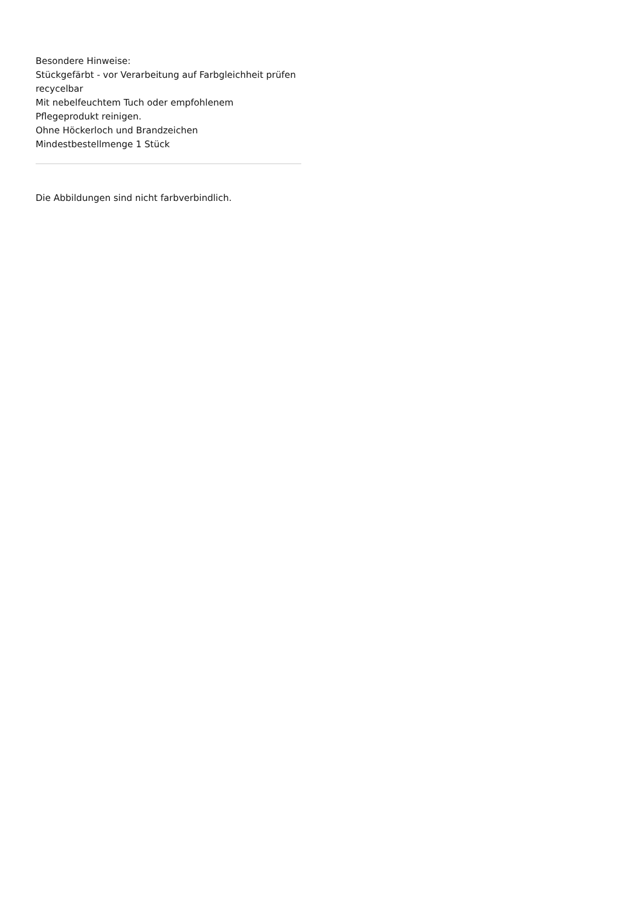Besondere Hinweise:
Stückgefärbt - vor Verarbeitung auf Farbgleichheit prüfen
recycelbar
Mit nebelfeuchtem Tuch oder empfohlenem
Pflegeprodukt reinigen.
Ohne Höckerloch und Brandzeichen
Mindestbestellmenge 1 Stück
Die Abbildungen sind nicht farbverbindlich.